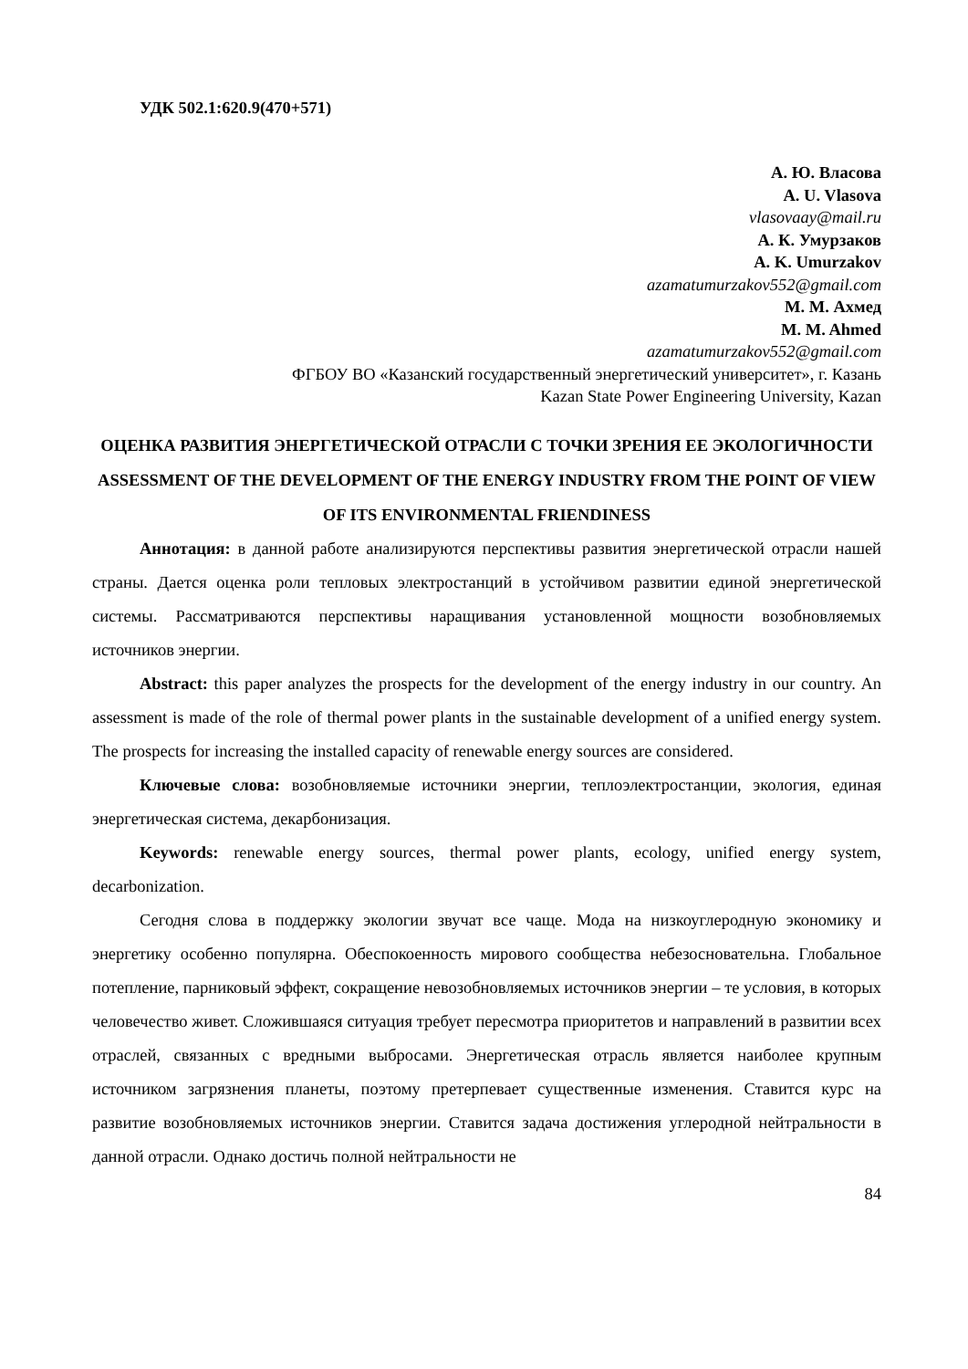УДК 502.1:620.9(470+571)
А. Ю. Власова
A. U. Vlasova
vlasovaay@mail.ru
А. К. Умурзаков
A. K. Umurzakov
azamatumurzakov552@gmail.com
М. М. Ахмед
M. M. Ahmed
azamatumurzakov552@gmail.com
ФГБОУ ВО «Казанский государственный энергетический университет», г. Казань
Kazan State Power Engineering University, Kazan
ОЦЕНКА РАЗВИТИЯ ЭНЕРГЕТИЧЕСКОЙ ОТРАСЛИ С ТОЧКИ ЗРЕНИЯ ЕЕ ЭКОЛОГИЧНОСТИ
ASSESSMENT OF THE DEVELOPMENT OF THE ENERGY INDUSTRY FROM THE POINT OF VIEW OF ITS ENVIRONMENTAL FRIENDINESS
Аннотация: в данной работе анализируются перспективы развития энергетической отрасли нашей страны. Дается оценка роли тепловых электростанций в устойчивом развитии единой энергетической системы. Рассматриваются перспективы наращивания установленной мощности возобновляемых источников энергии.
Abstract: this paper analyzes the prospects for the development of the energy industry in our country. An assessment is made of the role of thermal power plants in the sustainable development of a unified energy system. The prospects for increasing the installed capacity of renewable energy sources are considered.
Ключевые слова: возобновляемые источники энергии, теплоэлектростанции, экология, единая энергетическая система, декарбонизация.
Keywords: renewable energy sources, thermal power plants, ecology, unified energy system, decarbonization.
Сегодня слова в поддержку экологии звучат все чаще. Мода на низкоуглеродную экономику и энергетику особенно популярна. Обеспокоенность мирового сообщества небезосновательна. Глобальное потепление, парниковый эффект, сокращение невозобновляемых источников энергии – те условия, в которых человечество живет. Сложившаяся ситуация требует пересмотра приоритетов и направлений в развитии всех отраслей, связанных с вредными выбросами. Энергетическая отрасль является наиболее крупным источником загрязнения планеты, поэтому претерпевает существенные изменения. Ставится курс на развитие возобновляемых источников энергии. Ставится задача достижения углеродной нейтральности в данной отрасли. Однако достичь полной нейтральности не
84